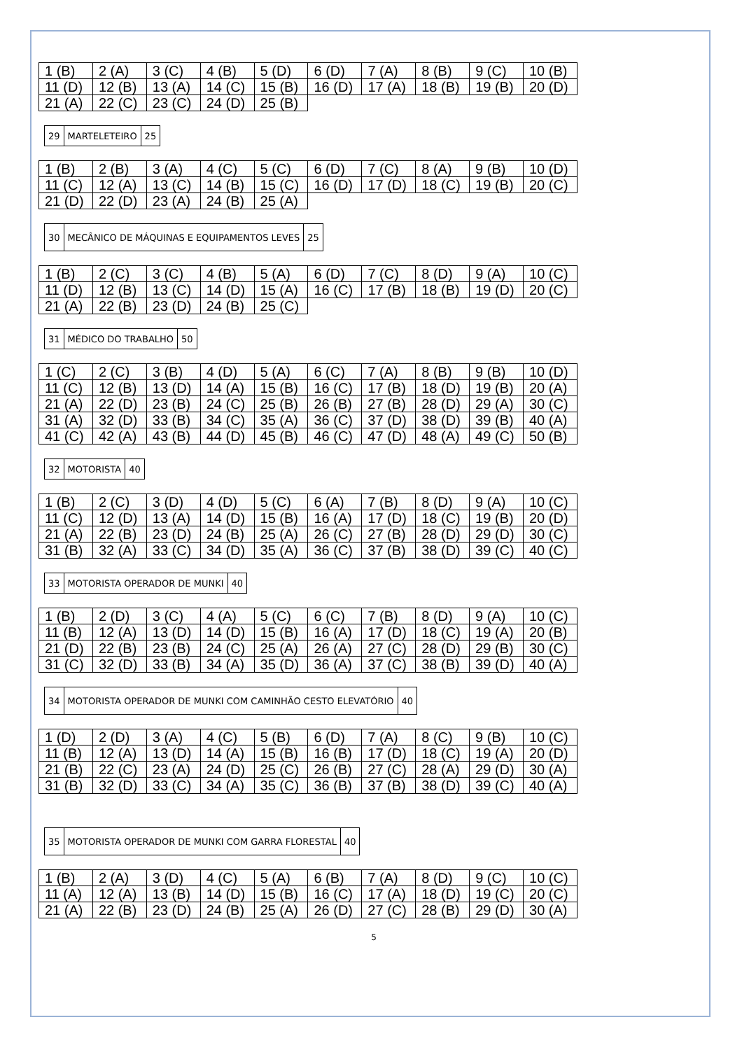| 1 (B) | 2 (A) | 3 (C) | 4 (B) | 5 (D) | 6 (D) | 7 (A) | 8 (B) | 9 (C) | 10 (B) |
| 11 (D) | 12 (B) | 13 (A) | 14 (C) | 15 (B) | 16 (D) | 17 (A) | 18 (B) | 19 (B) | 20 (D) |
| 21 (A) | 22 (C) | 23 (C) | 24 (D) | 25 (B) | | | | | |
| 29 | MARTELETEIRO | 25 |
| 1 (B) | 2 (B) | 3 (A) | 4 (C) | 5 (C) | 6 (D) | 7 (C) | 8 (A) | 9 (B) | 10 (D) |
| 11 (C) | 12 (A) | 13 (C) | 14 (B) | 15 (C) | 16 (D) | 17 (D) | 18 (C) | 19 (B) | 20 (C) |
| 21 (D) | 22 (D) | 23 (A) | 24 (B) | 25 (A) | | | | | |
| 30 | MECÂNICO DE MÁQUINAS E EQUIPAMENTOS LEVES | 25 |
| 1 (B) | 2 (C) | 3 (C) | 4 (B) | 5 (A) | 6 (D) | 7 (C) | 8 (D) | 9 (A) | 10 (C) |
| 11 (D) | 12 (B) | 13 (C) | 14 (D) | 15 (A) | 16 (C) | 17 (B) | 18 (B) | 19 (D) | 20 (C) |
| 21 (A) | 22 (B) | 23 (D) | 24 (B) | 25 (C) | | | | | |
| 31 | MÉDICO DO TRABALHO | 50 |
| 1 (C) | 2 (C) | 3 (B) | 4 (D) | 5 (A) | 6 (C) | 7 (A) | 8 (B) | 9 (B) | 10 (D) |
| 11 (C) | 12 (B) | 13 (D) | 14 (A) | 15 (B) | 16 (C) | 17 (B) | 18 (D) | 19 (B) | 20 (A) |
| 21 (A) | 22 (D) | 23 (B) | 24 (C) | 25 (B) | 26 (B) | 27 (B) | 28 (D) | 29 (A) | 30 (C) |
| 31 (A) | 32 (D) | 33 (B) | 34 (C) | 35 (A) | 36 (C) | 37 (D) | 38 (D) | 39 (B) | 40 (A) |
| 41 (C) | 42 (A) | 43 (B) | 44 (D) | 45 (B) | 46 (C) | 47 (D) | 48 (A) | 49 (C) | 50 (B) |
| 32 | MOTORISTA | 40 |
| 1 (B) | 2 (C) | 3 (D) | 4 (D) | 5 (C) | 6 (A) | 7 (B) | 8 (D) | 9 (A) | 10 (C) |
| 11 (C) | 12 (D) | 13 (A) | 14 (D) | 15 (B) | 16 (A) | 17 (D) | 18 (C) | 19 (B) | 20 (D) |
| 21 (A) | 22 (B) | 23 (D) | 24 (B) | 25 (A) | 26 (C) | 27 (B) | 28 (D) | 29 (D) | 30 (C) |
| 31 (B) | 32 (A) | 33 (C) | 34 (D) | 35 (A) | 36 (C) | 37 (B) | 38 (D) | 39 (C) | 40 (C) |
| 33 | MOTORISTA OPERADOR DE MUNKI | 40 |
| 1 (B) | 2 (D) | 3 (C) | 4 (A) | 5 (C) | 6 (C) | 7 (B) | 8 (D) | 9 (A) | 10 (C) |
| 11 (B) | 12 (A) | 13 (D) | 14 (D) | 15 (B) | 16 (A) | 17 (D) | 18 (C) | 19 (A) | 20 (B) |
| 21 (D) | 22 (B) | 23 (B) | 24 (C) | 25 (A) | 26 (A) | 27 (C) | 28 (D) | 29 (B) | 30 (C) |
| 31 (C) | 32 (D) | 33 (B) | 34 (A) | 35 (D) | 36 (A) | 37 (C) | 38 (B) | 39 (D) | 40 (A) |
| 34 | MOTORISTA OPERADOR DE MUNKI COM CAMINHÃO CESTO ELEVATÓRIO | 40 |
| 1 (D) | 2 (D) | 3 (A) | 4 (C) | 5 (B) | 6 (D) | 7 (A) | 8 (C) | 9 (B) | 10 (C) |
| 11 (B) | 12 (A) | 13 (D) | 14 (A) | 15 (B) | 16 (B) | 17 (D) | 18 (C) | 19 (A) | 20 (D) |
| 21 (B) | 22 (C) | 23 (A) | 24 (D) | 25 (C) | 26 (B) | 27 (C) | 28 (A) | 29 (D) | 30 (A) |
| 31 (B) | 32 (D) | 33 (C) | 34 (A) | 35 (C) | 36 (B) | 37 (B) | 38 (D) | 39 (C) | 40 (A) |
| 35 | MOTORISTA OPERADOR DE MUNKI COM GARRA FLORESTAL | 40 |
| 1 (B) | 2 (A) | 3 (D) | 4 (C) | 5 (A) | 6 (B) | 7 (A) | 8 (D) | 9 (C) | 10 (C) |
| 11 (A) | 12 (A) | 13 (B) | 14 (D) | 15 (B) | 16 (C) | 17 (A) | 18 (D) | 19 (C) | 20 (C) |
| 21 (A) | 22 (B) | 23 (D) | 24 (B) | 25 (A) | 26 (D) | 27 (C) | 28 (B) | 29 (D) | 30 (A) |
5